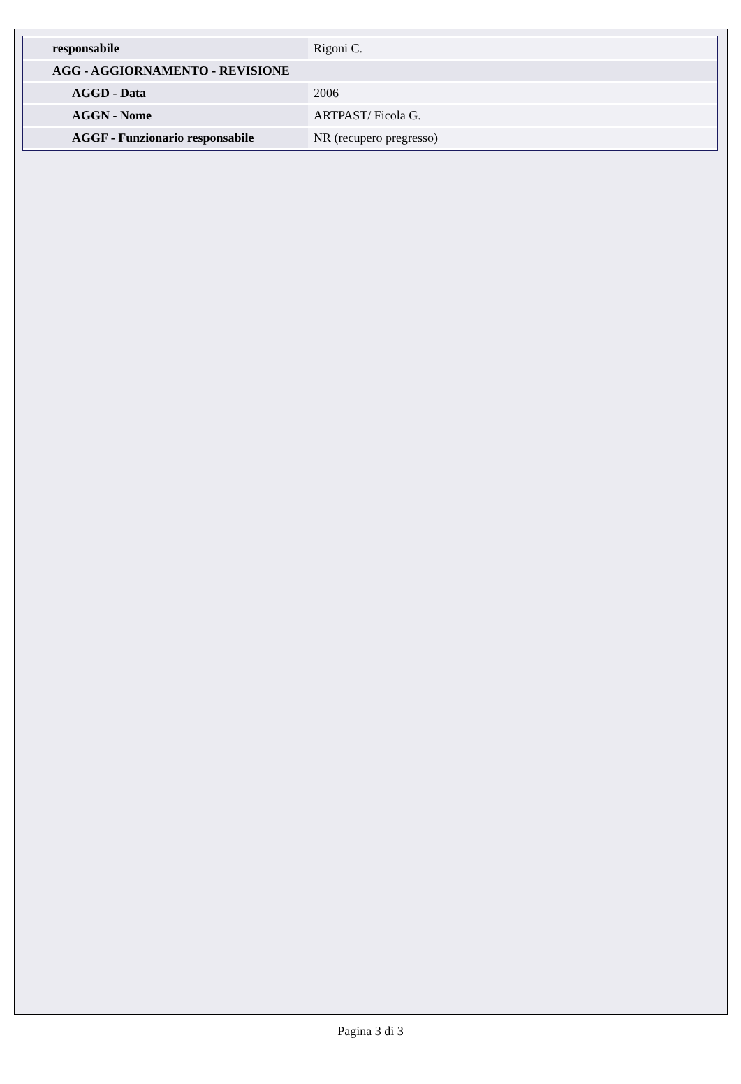| responsabile | Rigoni C. |
| AGG - AGGIORNAMENTO - REVISIONE | |
| AGGD - Data | 2006 |
| AGGN - Nome | ARTPAST/ Ficola G. |
| AGGF - Funzionario responsabile | NR (recupero pregresso) |
Pagina 3 di 3